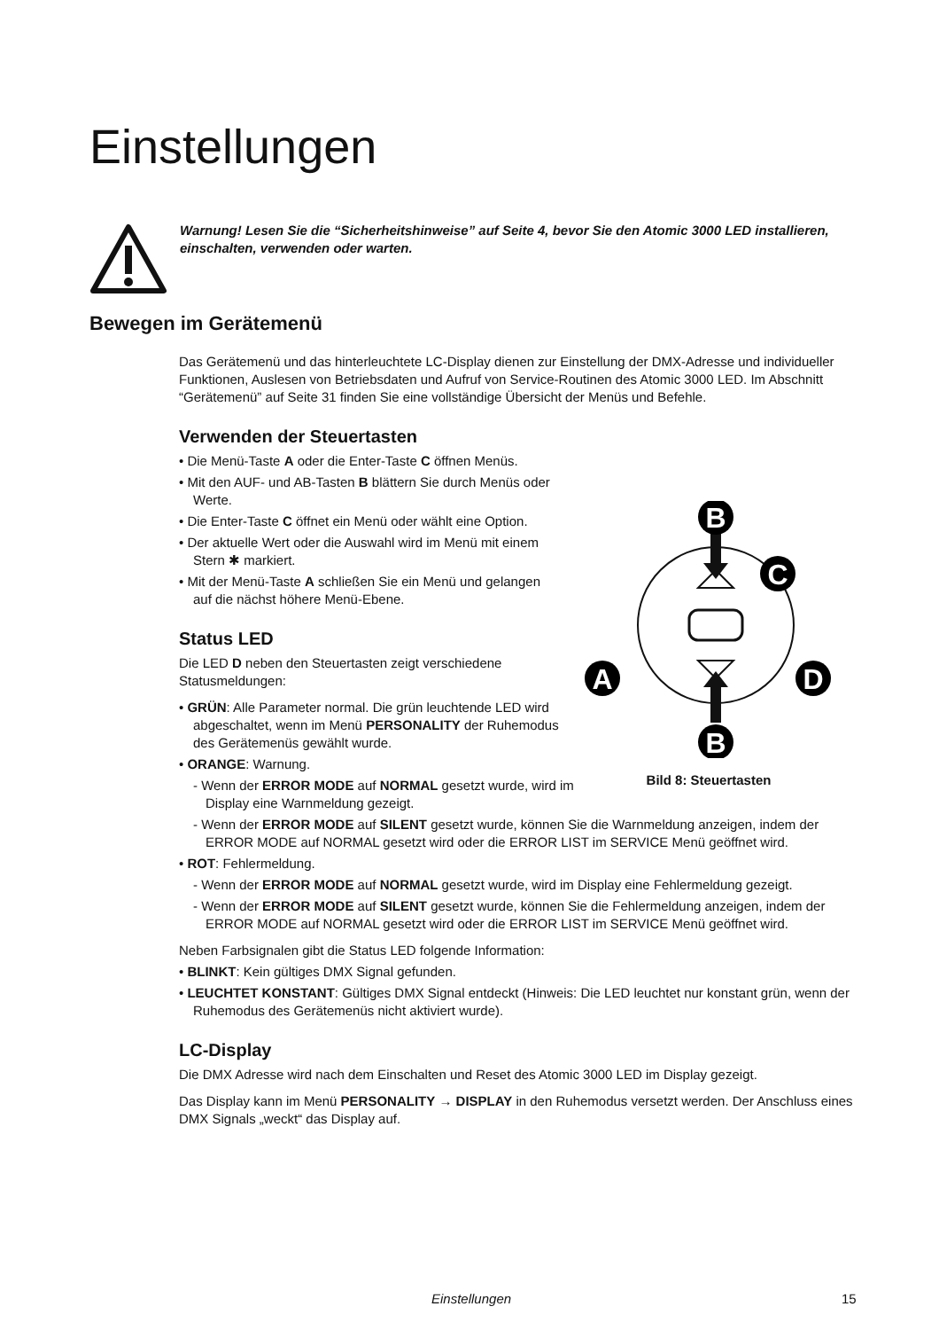Einstellungen
Warnung! Lesen Sie die “Sicherheitshinweise” auf Seite 4, bevor Sie den Atomic 3000 LED installieren, einschalten, verwenden oder warten.
Bewegen im Gerätemenü
Das Gerätemenü und das hinterleuchtete LC-Display dienen zur Einstellung der DMX-Adresse und individueller Funktionen, Auslesen von Betriebsdaten und Aufruf von Service-Routinen des Atomic 3000 LED. Im Abschnitt “Gerätemenü” auf Seite 31 finden Sie eine vollständige Übersicht der Menüs und Befehle.
Verwenden der Steuertasten
• Die Menü-Taste A oder die Enter-Taste C öffnen Menüs.
• Mit den AUF- und AB-Tasten B blättern Sie durch Menüs oder Werte.
• Die Enter-Taste C öffnet ein Menü oder wählt eine Option.
• Der aktuelle Wert oder die Auswahl wird im Menü mit einem Stern ✱ markiert.
• Mit der Menü-Taste A schließen Sie ein Menü und gelangen auf die nächst höhere Menü-Ebene.
Status LED
Die LED D neben den Steuertasten zeigt verschiedene Statusmeldungen:
• GRÜN: Alle Parameter normal. Die grün leuchtende LED wird abgeschaltet, wenn im Menü PERSONALITY der Ruhemodus des Gerätemenüs gewählt wurde.
• ORANGE: Warnung.
- Wenn der ERROR MODE auf NORMAL gesetzt wurde, wird im Display eine Warnmeldung gezeigt.
- Wenn der ERROR MODE auf SILENT gesetzt wurde, können Sie die Warnmeldung anzeigen, indem der ERROR MODE auf NORMAL gesetzt wird oder die ERROR LIST im SERVICE Menü geöffnet wird.
• ROT: Fehlermeldung.
- Wenn der ERROR MODE auf NORMAL gesetzt wurde, wird im Display eine Fehlermeldung gezeigt.
- Wenn der ERROR MODE auf SILENT gesetzt wurde, können Sie die Fehlermeldung anzeigen, indem der ERROR MODE auf NORMAL gesetzt wird oder die ERROR LIST im SERVICE Menü geöffnet wird.
Neben Farbsignalen gibt die Status LED folgende Information:
• BLINKT: Kein gültiges DMX Signal gefunden.
• LEUCHTET KONSTANT: Gültiges DMX Signal entdeckt (Hinweis: Die LED leuchtet nur konstant grün, wenn der Ruhemodus des Gerätemenüs nicht aktiviert wurde).
LC-Display
Die DMX Adresse wird nach dem Einschalten und Reset des Atomic 3000 LED im Display gezeigt.
Das Display kann im Menü PERSONALITY → DISPLAY in den Ruhemodus versetzt werden. Der Anschluss eines DMX Signals „weckt“ das Display auf.
B
B
C
A
D
Bild 8: Steuertasten
Einstellungen 15